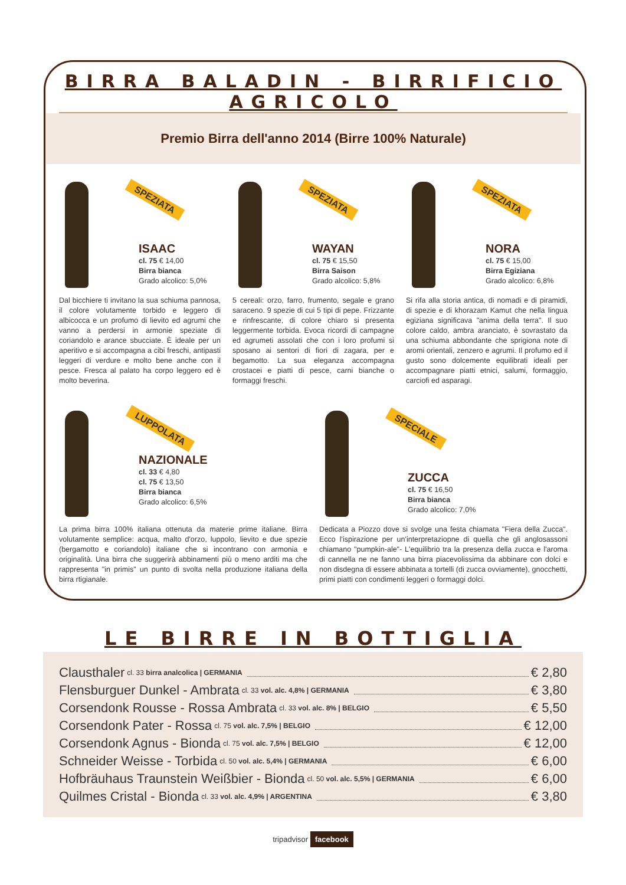BIRRA BALADIN - BIRRIFICIO AGRICOLO
Premio Birra dell'anno 2014 (Birre 100% Naturale)
SPEZIATA
ISAAC
cl. 75 € 14,00
Birra bianca
Grado alcolico: 5,0%
Dal bicchiere ti invitano la sua schiuma pannosa, il colore volutamente torbido e leggero di albicocca e un profumo di lievito ed agrumi che vanno a perdersi in armonie speziate di coriandolo e arance sbucciate. È ideale per un aperitivo e si accompagna a cibi freschi, antipasti leggeri di verdure e molto bene anche con il pesce. Fresca al palato ha corpo leggero ed è molto beverina.
SPEZIATA
WAYAN
cl. 75 € 15,50
Birra Saison
Grado alcolico: 5,8%
5 cereali: orzo, farro, frumento, segale e grano saraceno. 9 spezie di cui 5 tipi di pepe. Frizzante e rinfrescante, di colore chiaro si presenta leggermente torbida. Evoca ricordi di campagne ed agrumeti assolati che con i loro profumi si sposano ai sentori di fiori di zagara, per e begamotto. La sua eleganza accompagna crostacei e piatti di pesce, carni bianche o formaggi freschi.
SPEZIATA
NORA
cl. 75 € 15,00
Birra Egiziana
Grado alcolico: 6,8%
Si rifa alla storia antica, di nomadi e di piramidi, di spezie e di khorazam Kamut che nella lingua egiziana significava "anima della terra". Il suo colore caldo, ambra aranciato, è sovrastato da una schiuma abbondante che sprigiona note di aromi orientali, zenzero e agrumi. Il profumo ed il gusto sono dolcemente equilibrati ideali per accompagnare piatti etnici, salumi, formaggio, carciofi ed asparagi.
LUPPOLATA
NAZIONALE
cl. 33 € 4,80
cl. 75 € 13,50
Birra bianca
Grado alcolico: 6,5%
La prima birra 100% italiana ottenuta da materie prime italiane. Birra volutamente semplice: acqua, malto d'orzo, luppolo, lievito e due spezie (bergamotto e coriandolo) italiane che si incontrano con armonia e originalità. Una birra che suggerirà abbinamenti più o meno arditi ma che rappresenta "in primis" un punto di svolta nella produzione italiana della birra rtigianale.
SPECIALE
ZUCCA
cl. 75 € 16,50
Birra bianca
Grado alcolico: 7,0%
Dedicata a Piozzo dove si svolge una festa chiamata "Fiera della Zucca". Ecco l'ispirazione per un'interpretaziopne di quella che gli anglosassoni chiamano "pumpkin-ale"- L'equilibrio tra la presenza della zucca e l'aroma di cannella ne ne fanno una birra piacevolissima da abbinare con dolci e non disdegna di essere abbinata a tortelli (di zucca ovviamente), gnocchetti, primi piatti con condimenti leggeri o formaggi dolci.
LE BIRRE IN BOTTIGLIA
Clausthaler cl. 33 birra analcolica | GERMANIA € 2,80
Flensburguer Dunkel - Ambrata cl. 33 vol. alc. 4,8% | GERMANIA € 3,80
Corsendonk Rousse - Rossa Ambrata cl. 33 vol. alc. 8% | BELGIO € 5,50
Corsendonk Pater - Rossa cl. 75 vol. alc. 7,5% | BELGIO € 12,00
Corsendonk Agnus - Bionda cl. 75 vol. alc. 7,5% | BELGIO € 12,00
Schneider Weisse - Torbida cl. 50 vol. alc. 5,4% | GERMANIA € 6,00
Hofbräuhaus Traunstein Weißbier - Bionda cl. 50 vol. alc. 5,5% | GERMANIA € 6,00
Quilmes Cristal - Bionda cl. 33 vol. alc. 4,9% | ARGENTINA € 3,80
tripadvisor facebook